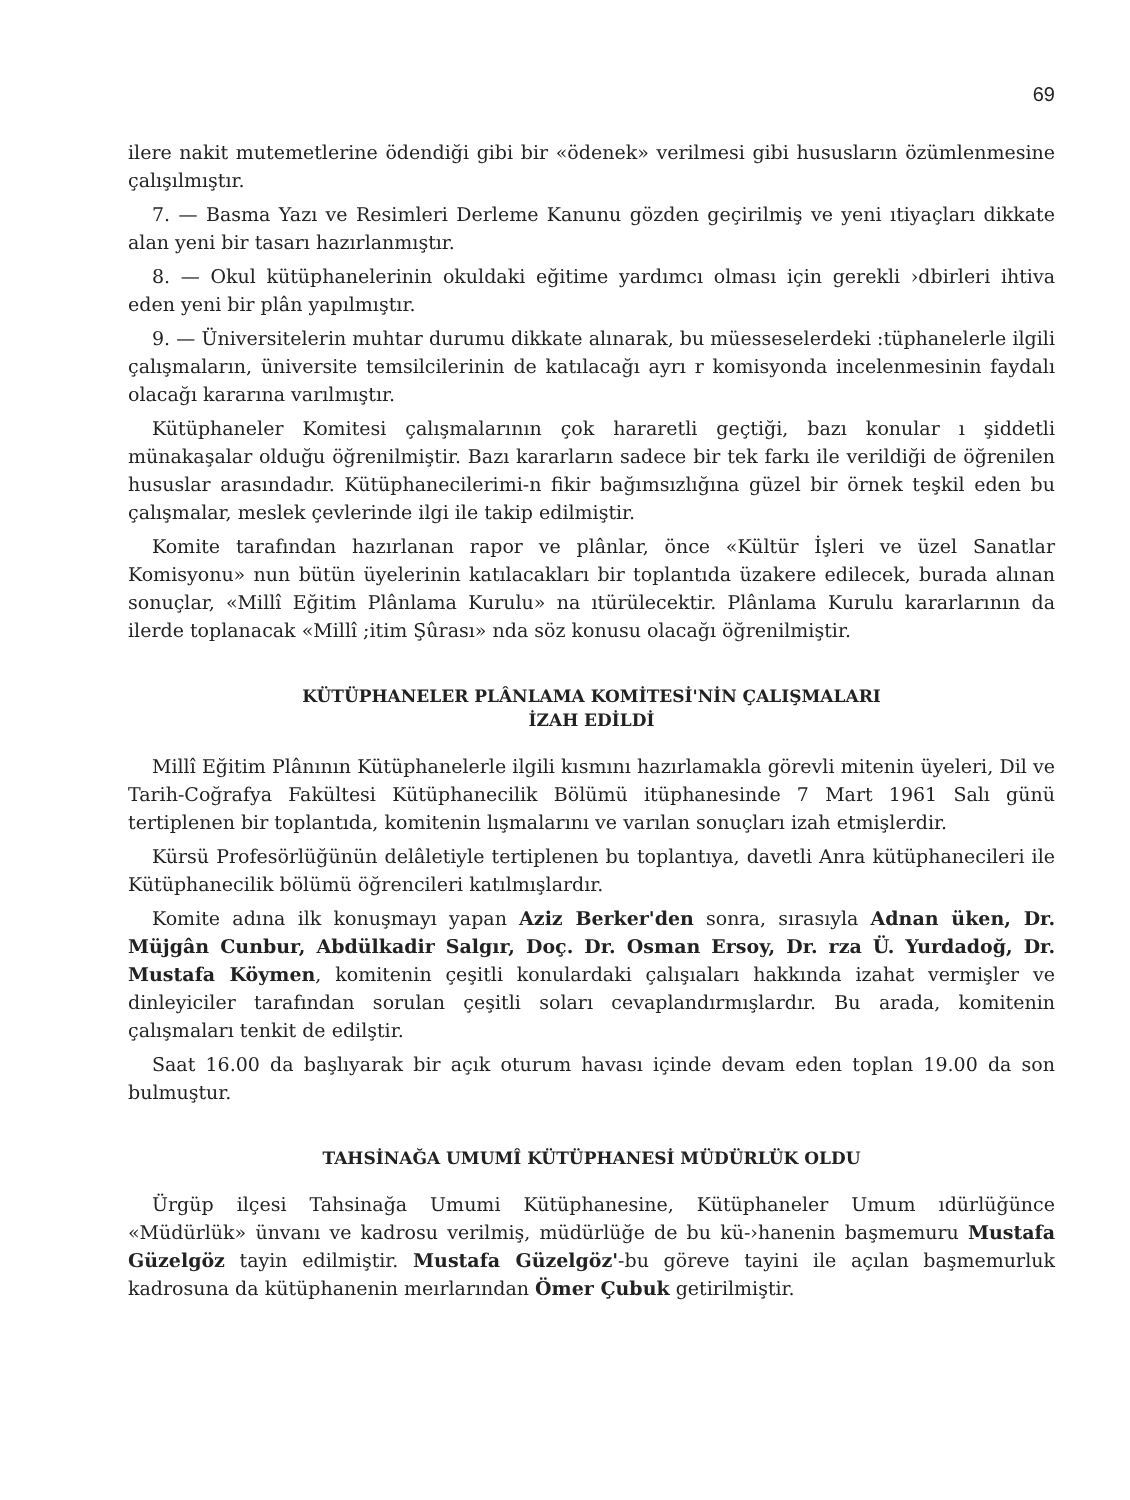69
ilere nakit mutemetlerine ödendiği gibi bir «ödenek» verilmesi gibi hususların özümlenmesine çalışılmıştır.
7. — Basma Yazı ve Resimleri Derleme Kanunu gözden geçirilmiş ve yeni ıtiyaçları dikkate alan yeni bir tasarı hazırlanmıştır.
8. — Okul kütüphanelerinin okuldaki eğitime yardımcı olması için gerekli ›dbirleri ihtiva eden yeni bir plân yapılmıştır.
9. — Üniversitelerin muhtar durumu dikkate alınarak, bu müesseselerdeki :tüphanelerle ilgili çalışmaların, üniversite temsilcilerinin de katılacağı ayrı r komisyonda incelenmesinin faydalı olacağı kararına varılmıştır.
Kütüphaneler Komitesi çalışmalarının çok hararetli geçtiği, bazı konular ı şiddetli münakaşalar olduğu öğrenilmiştir. Bazı kararların sadece bir tek farkı ile verildiği de öğrenilen hususlar arasındadır. Kütüphanecilerimi-n fikir bağımsızlığına güzel bir örnek teşkil eden bu çalışmalar, meslek çevlerinde ilgi ile takip edilmiştir.
Komite tarafından hazırlanan rapor ve plânlar, önce «Kültür İşleri ve üzel Sanatlar Komisyonu» nun bütün üyelerinin katılacakları bir toplantıda üzakere edilecek, burada alınan sonuçlar, «Millî Eğitim Plânlama Kurulu» na ıtürülecektir. Plânlama Kurulu kararlarının da ilerde toplanacak «Millî ;itim Şûrası» nda söz konusu olacağı öğrenilmiştir.
KÜTÜPHANELER PLÂNLAMA KOMİTESİ'NİN ÇALIŞMALARI
İZAH EDİLDİ
Millî Eğitim Plânının Kütüphanelerle ilgili kısmını hazırlamakla görevli mitenin üyeleri, Dil ve Tarih-Coğrafya Fakültesi Kütüphanecilik Bölümü itüphanesinde 7 Mart 1961 Salı günü tertiplenen bir toplantıda, komitenin lışmalarını ve varılan sonuçları izah etmişlerdir.
Kürsü Profesörlüğünün delâletiyle tertiplenen bu toplantıya, davetli Anra kütüphanecileri ile Kütüphanecilik bölümü öğrencileri katılmışlardır.
Komite adına ilk konuşmayı yapan Aziz Berker'den sonra, sırasıyla Adnan üken, Dr. Müjgân Cunbur, Abdülkadir Salgır, Doç. Dr. Osman Ersoy, Dr. rza Ü. Yurdadoğ, Dr. Mustafa Köymen, komitenin çeşitli konulardaki çalışıaları hakkında izahat vermişler ve dinleyiciler tarafından sorulan çeşitli soları cevaplandırmışlardır. Bu arada, komitenin çalışmaları tenkit de edilştir.
Saat 16.00 da başlıyarak bir açık oturum havası içinde devam eden toplan 19.00 da son bulmuştur.
TAHSİNAĞA UMUMÎ KÜTÜPHANESİ MÜDÜRLÜK OLDU
Ürgüp ilçesi Tahsinağa Umumi Kütüphanesine, Kütüphaneler Umum ıdürlüğünce «Müdürlük» ünvanı ve kadrosu verilmiş, müdürlüğe de bu kü-›hanenin başmemuru Mustafa Güzelgöz tayin edilmiştir. Mustafa Güzelgöz'-bu göreve tayini ile açılan başmemurluk kadrosuna da kütüphanenin meırlarından Ömer Çubuk getirilmiştir.